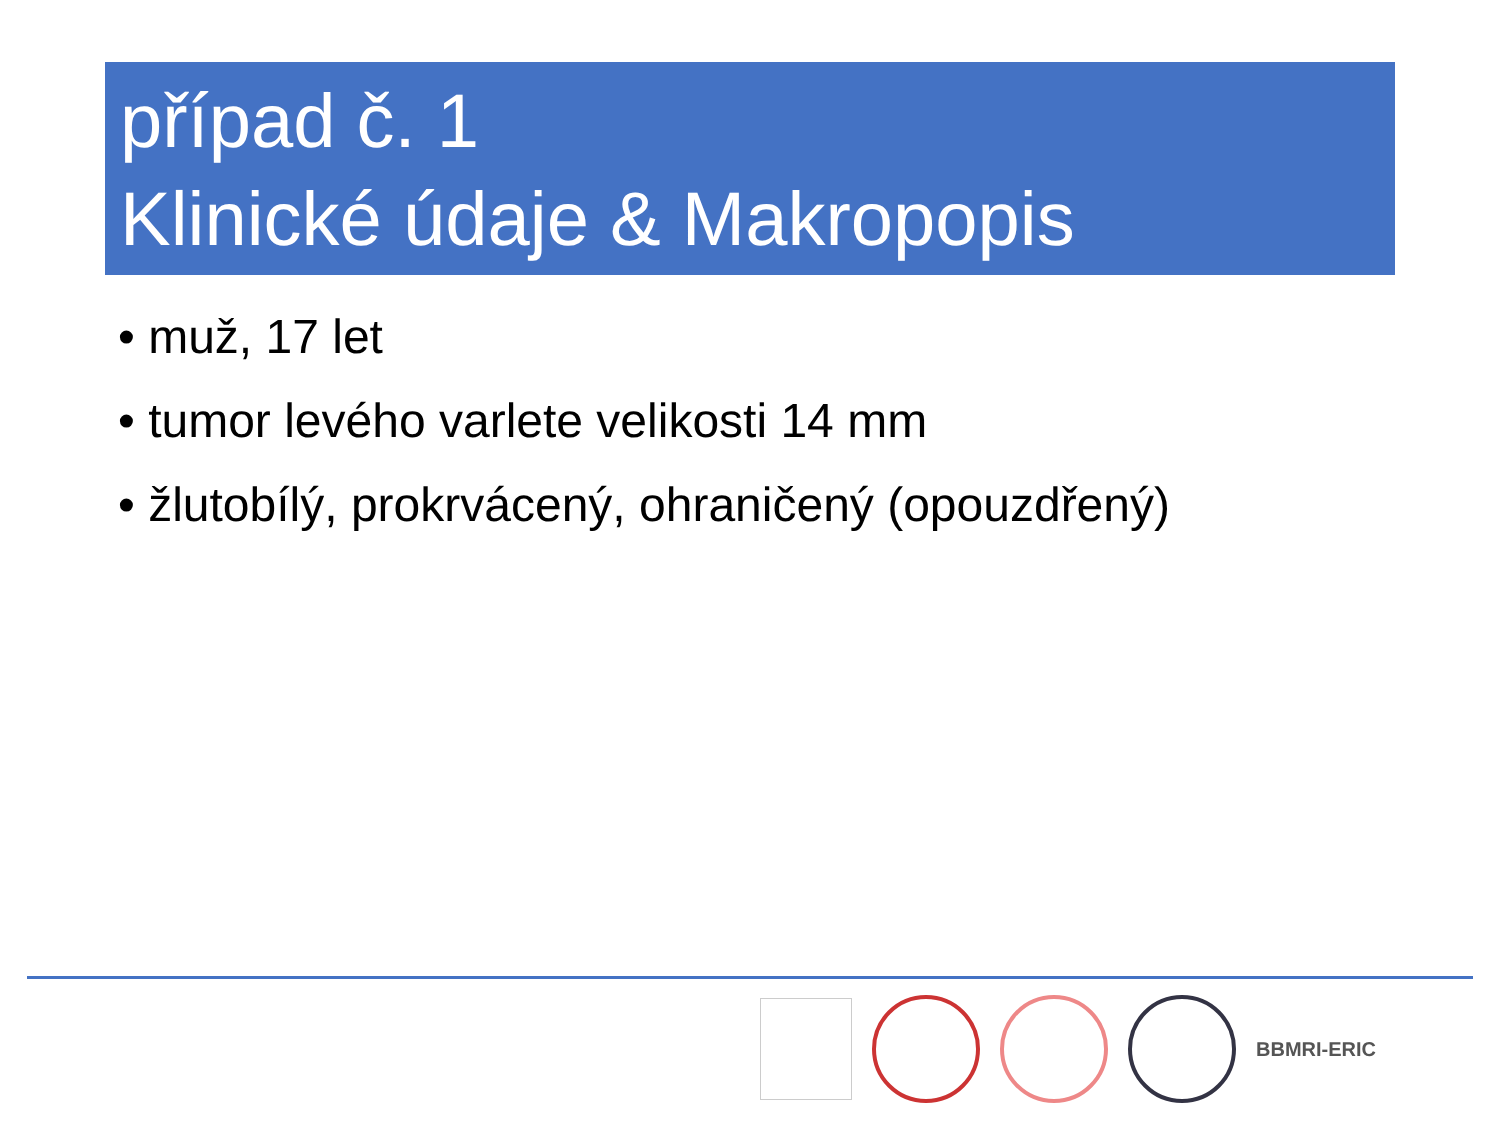případ č. 1
Klinické údaje & Makropopis
• muž, 17 let
• tumor levého varlete velikosti 14 mm
• žlutobílý, prokrvácený, ohraničený (opouzdřený)
BBMRI-ERIC